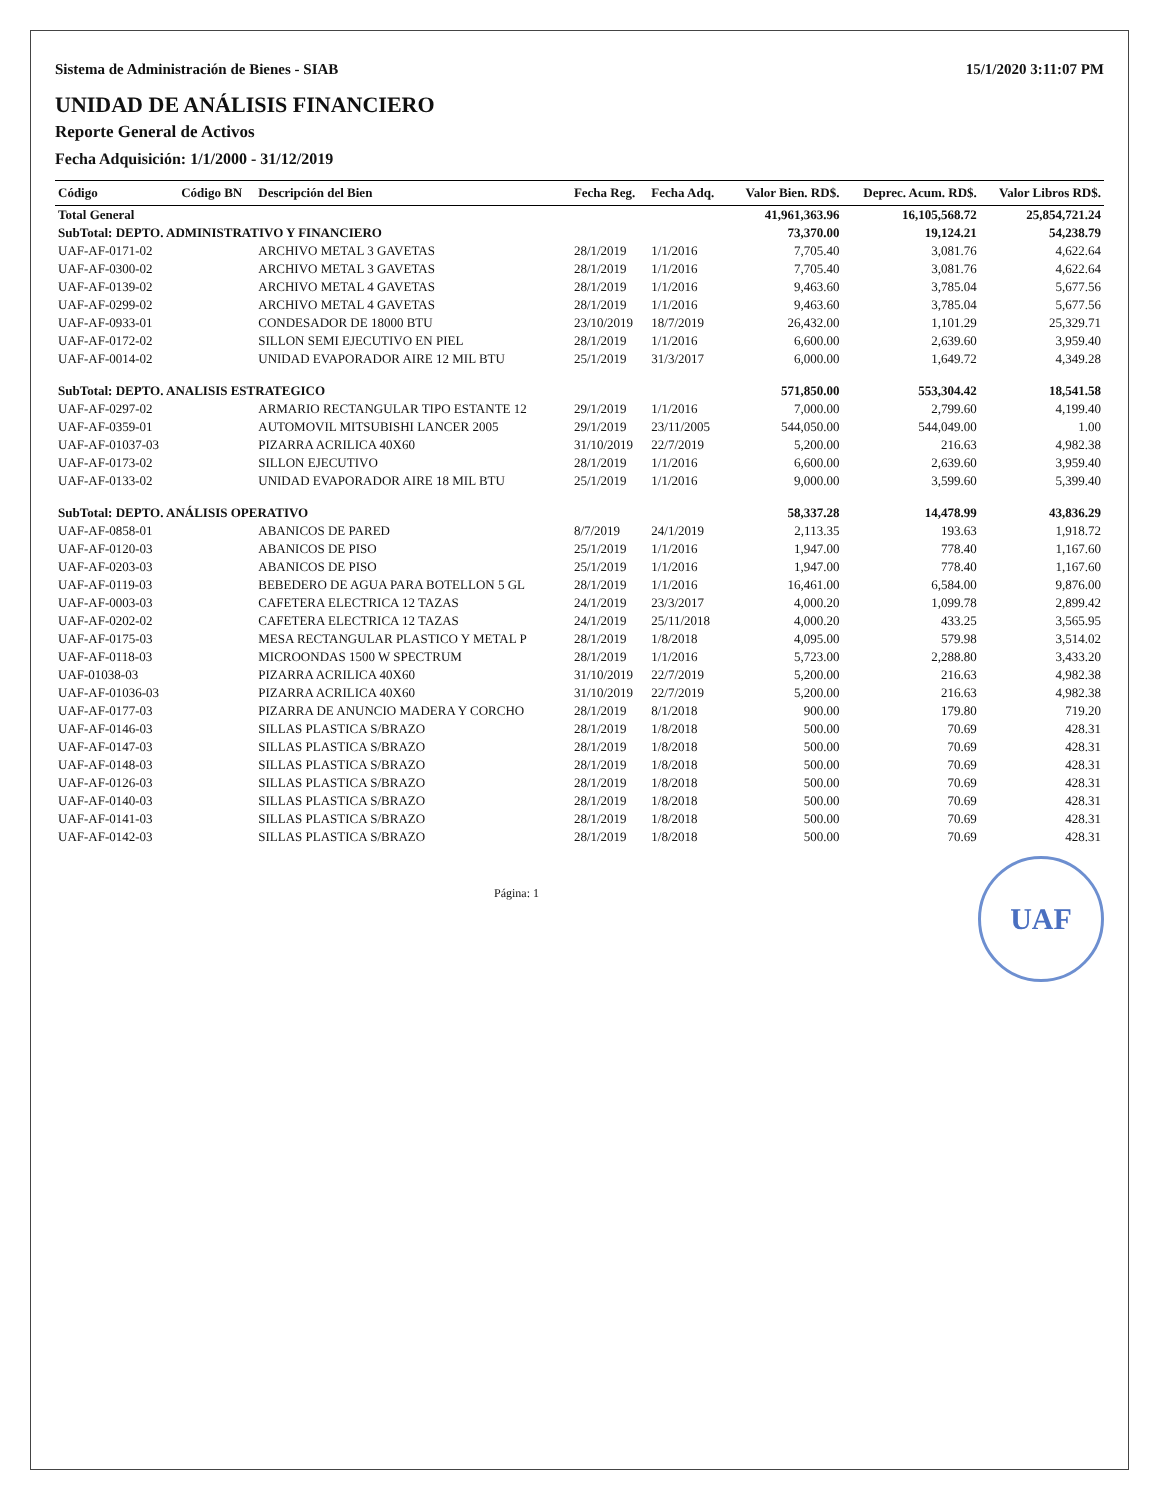Sistema de Administración de Bienes - SIAB 15/1/2020 3:11:07 PM
UNIDAD DE ANÁLISIS FINANCIERO
Reporte General de Activos
Fecha Adquisición: 1/1/2000 - 31/12/2019
| Código | Código BN | Descripción del Bien | Fecha Reg. | Fecha Adq. | Valor Bien. RD$. | Deprec. Acum. RD$. | Valor Libros RD$. |
| --- | --- | --- | --- | --- | --- | --- | --- |
| Total General | | | | | 41,961,363.96 | 16,105,568.72 | 25,854,721.24 |
| SubTotal: DEPTO. ADMINISTRATIVO Y FINANCIERO | | | | | 73,370.00 | 19,124.21 | 54,238.79 |
| UAF-AF-0171-02 | | ARCHIVO METAL 3 GAVETAS | 28/1/2019 | 1/1/2016 | 7,705.40 | 3,081.76 | 4,622.64 |
| UAF-AF-0300-02 | | ARCHIVO METAL 3 GAVETAS | 28/1/2019 | 1/1/2016 | 7,705.40 | 3,081.76 | 4,622.64 |
| UAF-AF-0139-02 | | ARCHIVO METAL 4 GAVETAS | 28/1/2019 | 1/1/2016 | 9,463.60 | 3,785.04 | 5,677.56 |
| UAF-AF-0299-02 | | ARCHIVO METAL 4 GAVETAS | 28/1/2019 | 1/1/2016 | 9,463.60 | 3,785.04 | 5,677.56 |
| UAF-AF-0933-01 | | CONDESADOR DE 18000 BTU | 23/10/2019 | 18/7/2019 | 26,432.00 | 1,101.29 | 25,329.71 |
| UAF-AF-0172-02 | | SILLON SEMI EJECUTIVO EN PIEL | 28/1/2019 | 1/1/2016 | 6,600.00 | 2,639.60 | 3,959.40 |
| UAF-AF-0014-02 | | UNIDAD EVAPORADOR AIRE 12 MIL BTU | 25/1/2019 | 31/3/2017 | 6,000.00 | 1,649.72 | 4,349.28 |
| SubTotal: DEPTO. ANALISIS ESTRATEGICO | | | | | 571,850.00 | 553,304.42 | 18,541.58 |
| UAF-AF-0297-02 | | ARMARIO RECTANGULAR TIPO ESTANTE 12 | 29/1/2019 | 1/1/2016 | 7,000.00 | 2,799.60 | 4,199.40 |
| UAF-AF-0359-01 | | AUTOMOVIL MITSUBISHI LANCER 2005 | 29/1/2019 | 23/11/2005 | 544,050.00 | 544,049.00 | 1.00 |
| UAF-AF-01037-03 | | PIZARRA ACRILICA 40X60 | 31/10/2019 | 22/7/2019 | 5,200.00 | 216.63 | 4,982.38 |
| UAF-AF-0173-02 | | SILLON EJECUTIVO | 28/1/2019 | 1/1/2016 | 6,600.00 | 2,639.60 | 3,959.40 |
| UAF-AF-0133-02 | | UNIDAD EVAPORADOR AIRE 18 MIL BTU | 25/1/2019 | 1/1/2016 | 9,000.00 | 3,599.60 | 5,399.40 |
| SubTotal: DEPTO. ANÁLISIS OPERATIVO | | | | | 58,337.28 | 14,478.99 | 43,836.29 |
| UAF-AF-0858-01 | | ABANICOS DE PARED | 8/7/2019 | 24/1/2019 | 2,113.35 | 193.63 | 1,918.72 |
| UAF-AF-0120-03 | | ABANICOS DE PISO | 25/1/2019 | 1/1/2016 | 1,947.00 | 778.40 | 1,167.60 |
| UAF-AF-0203-03 | | ABANICOS DE PISO | 25/1/2019 | 1/1/2016 | 1,947.00 | 778.40 | 1,167.60 |
| UAF-AF-0119-03 | | BEBEDERO DE AGUA PARA BOTELLON 5 GL | 28/1/2019 | 1/1/2016 | 16,461.00 | 6,584.00 | 9,876.00 |
| UAF-AF-0003-03 | | CAFETERA ELECTRICA 12 TAZAS | 24/1/2019 | 23/3/2017 | 4,000.20 | 1,099.78 | 2,899.42 |
| UAF-AF-0202-02 | | CAFETERA ELECTRICA 12 TAZAS | 24/1/2019 | 25/11/2018 | 4,000.20 | 433.25 | 3,565.95 |
| UAF-AF-0175-03 | | MESA RECTANGULAR PLASTICO Y METAL P | 28/1/2019 | 1/8/2018 | 4,095.00 | 579.98 | 3,514.02 |
| UAF-AF-0118-03 | | MICROONDAS 1500 W SPECTRUM | 28/1/2019 | 1/1/2016 | 5,723.00 | 2,288.80 | 3,433.20 |
| UAF-01038-03 | | PIZARRA ACRILICA 40X60 | 31/10/2019 | 22/7/2019 | 5,200.00 | 216.63 | 4,982.38 |
| UAF-AF-01036-03 | | PIZARRA ACRILICA 40X60 | 31/10/2019 | 22/7/2019 | 5,200.00 | 216.63 | 4,982.38 |
| UAF-AF-0177-03 | | PIZARRA DE ANUNCIO MADERA Y CORCHO | 28/1/2019 | 8/1/2018 | 900.00 | 179.80 | 719.20 |
| UAF-AF-0146-03 | | SILLAS PLASTICA S/BRAZO | 28/1/2019 | 1/8/2018 | 500.00 | 70.69 | 428.31 |
| UAF-AF-0147-03 | | SILLAS PLASTICA S/BRAZO | 28/1/2019 | 1/8/2018 | 500.00 | 70.69 | 428.31 |
| UAF-AF-0148-03 | | SILLAS PLASTICA S/BRAZO | 28/1/2019 | 1/8/2018 | 500.00 | 70.69 | 428.31 |
| UAF-AF-0126-03 | | SILLAS PLASTICA S/BRAZO | 28/1/2019 | 1/8/2018 | 500.00 | 70.69 | 428.31 |
| UAF-AF-0140-03 | | SILLAS PLASTICA S/BRAZO | 28/1/2019 | 1/8/2018 | 500.00 | 70.69 | 428.31 |
| UAF-AF-0141-03 | | SILLAS PLASTICA S/BRAZO | 28/1/2019 | 1/8/2018 | 500.00 | 70.69 | 428.31 |
| UAF-AF-0142-03 | | SILLAS PLASTICA S/BRAZO | 28/1/2019 | 1/8/2018 | 500.00 | 70.69 | 428.31 |
UAF
Página: 1